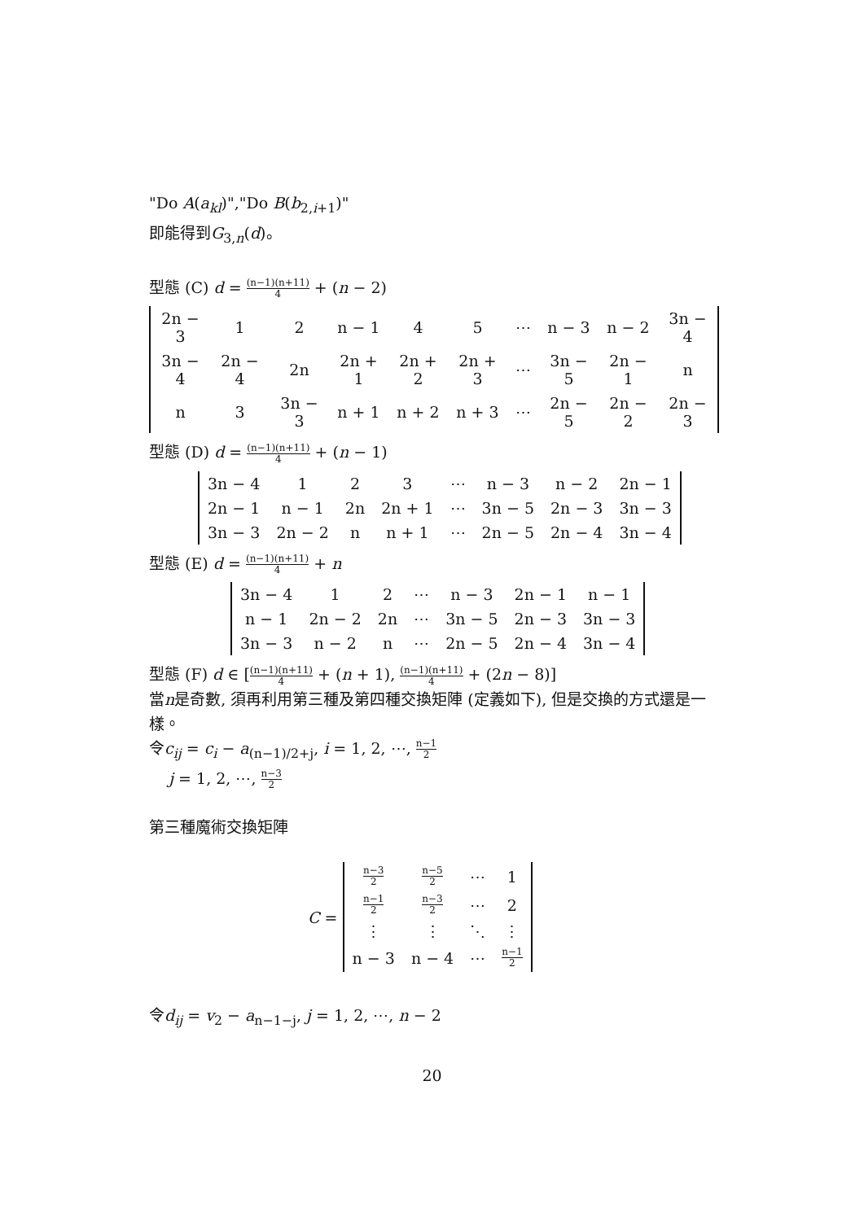"Do A(a<sub>kl</sub>)","Do B(b<sub>2,i+1</sub>)"
即能得到G<sub>3,n</sub>(d)。
型態 (C) d = (n−1)(n+11) 4 + (n − 2)
| 2n − 3 | 1 | 2 | n − 1 | 4 | 5 | ⋯ | n − 3 | n − 2 | 3n − 4 |
| 3n − 4 | 2n − 4 | 2n | 2n + 1 | 2n + 2 | 2n + 3 | ⋯ | 3n − 5 | 2n − 1 | n |
| n | 3 | 3n − 3 | n + 1 | n + 2 | n + 3 | ⋯ | 2n − 5 | 2n − 2 | 2n − 3 |
型態 (D) d = (n−1)(n+11) 4 + (n − 1)
| 3n − 4 | 1 | 2 | 3 | ⋯ | n − 3 | n − 2 | 2n − 1 |
| 2n − 1 | n − 1 | 2n | 2n + 1 | ⋯ | 3n − 5 | 2n − 3 | 3n − 3 |
| 3n − 3 | 2n − 2 | n | n + 1 | ⋯ | 2n − 5 | 2n − 4 | 3n − 4 |
型態 (E) d = (n−1)(n+11) 4 + n
| 3n − 4 | 1 | 2 | ⋯ | n − 3 | 2n − 1 | n − 1 |
| n − 1 | 2n − 2 | 2n | ⋯ | 3n − 5 | 2n − 3 | 3n − 3 |
| 3n − 3 | n − 2 | n | ⋯ | 2n − 5 | 2n − 4 | 3n − 4 |
型態 (F) d ∈ [(n−1)(n+11) 4 + (n + 1), (n−1)(n+11) 4 + (2n − 8)]
當n是奇數, 須再利用第三種及第四種交換矩陣 (定義如下), 但是交換的方式還是一樣。
令c<sub>ij</sub> = c<sub>i</sub> − a<sub>(n−1)/2+j</sub>, i = 1, 2, ⋯, n−1 2
j = 1, 2, ⋯, n−3 2
第三種魔術交換矩陣
C =
| n−3 2 | n−5 2 | ⋯ | 1 |
| n−1 2 | n−3 2 | ⋯ | 2 |
| ⋮ | ⋮ | ⋱ | ⋮ |
| n − 3 | n − 4 | ⋯ | n−1 2 |
令d<sub>ij</sub> = v<sub>2</sub> − a<sub>n−1−j</sub>, j = 1, 2, ⋯, n − 2
20